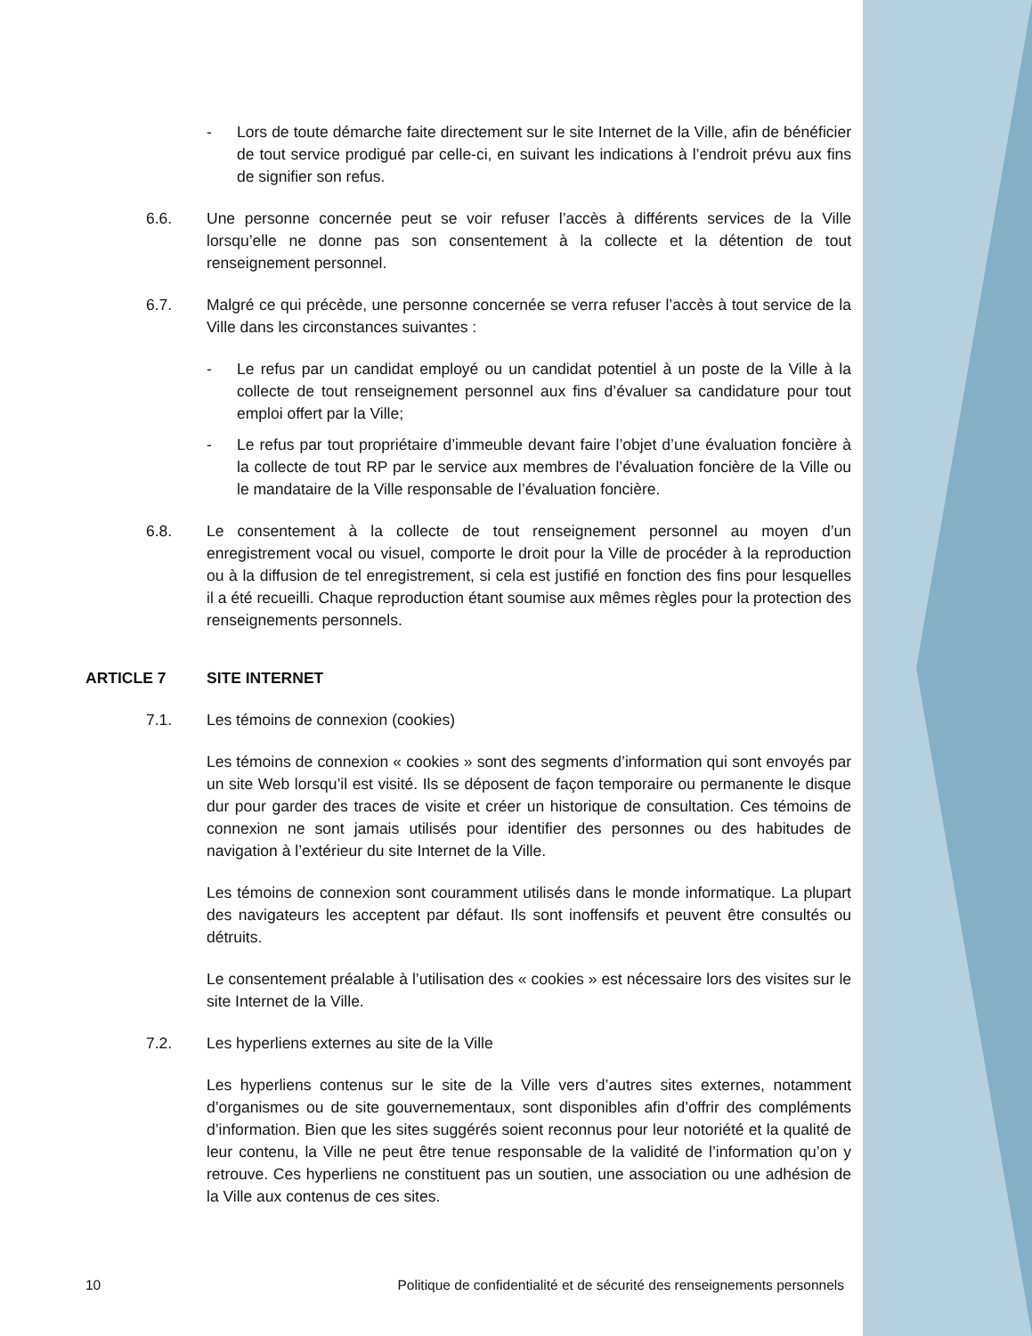- Lors de toute démarche faite directement sur le site Internet de la Ville, afin de bénéficier de tout service prodigué par celle-ci, en suivant les indications à l’endroit prévu aux fins de signifier son refus.
6.6. Une personne concernée peut se voir refuser l’accès à différents services de la Ville lorsqu’elle ne donne pas son consentement à la collecte et la détention de tout renseignement personnel.
6.7. Malgré ce qui précède, une personne concernée se verra refuser l’accès à tout service de la Ville dans les circonstances suivantes :
- Le refus par un candidat employé ou un candidat potentiel à un poste de la Ville à la collecte de tout renseignement personnel aux fins d’évaluer sa candidature pour tout emploi offert par la Ville;
- Le refus par tout propriétaire d’immeuble devant faire l’objet d’une évaluation foncière à la collecte de tout RP par le service aux membres de l’évaluation foncière de la Ville ou le mandataire de la Ville responsable de l’évaluation foncière.
6.8. Le consentement à la collecte de tout renseignement personnel au moyen d’un enregistrement vocal ou visuel, comporte le droit pour la Ville de procéder à la reproduction ou à la diffusion de tel enregistrement, si cela est justifié en fonction des fins pour lesquelles il a été recueilli. Chaque reproduction étant soumise aux mêmes règles pour la protection des renseignements personnels.
ARTICLE 7 SITE INTERNET
7.1. Les témoins de connexion (cookies)
Les témoins de connexion « cookies » sont des segments d’information qui sont envoyés par un site Web lorsqu’il est visité. Ils se déposent de façon temporaire ou permanente le disque dur pour garder des traces de visite et créer un historique de consultation. Ces témoins de connexion ne sont jamais utilisés pour identifier des personnes ou des habitudes de navigation à l’extérieur du site Internet de la Ville.
Les témoins de connexion sont couramment utilisés dans le monde informatique. La plupart des navigateurs les acceptent par défaut. Ils sont inoffensifs et peuvent être consultés ou détruits.
Le consentement préalable à l’utilisation des « cookies » est nécessaire lors des visites sur le site Internet de la Ville.
7.2. Les hyperliens externes au site de la Ville
Les hyperliens contenus sur le site de la Ville vers d’autres sites externes, notamment d’organismes ou de site gouvernementaux, sont disponibles afin d’offrir des compléments d’information. Bien que les sites suggérés soient reconnus pour leur notoriété et la qualité de leur contenu, la Ville ne peut être tenue responsable de la validité de l’information qu’on y retrouve. Ces hyperliens ne constituent pas un soutien, une association ou une adhésion de la Ville aux contenus de ces sites.
10 Politique de confidentialité et de sécurité des renseignements personnels